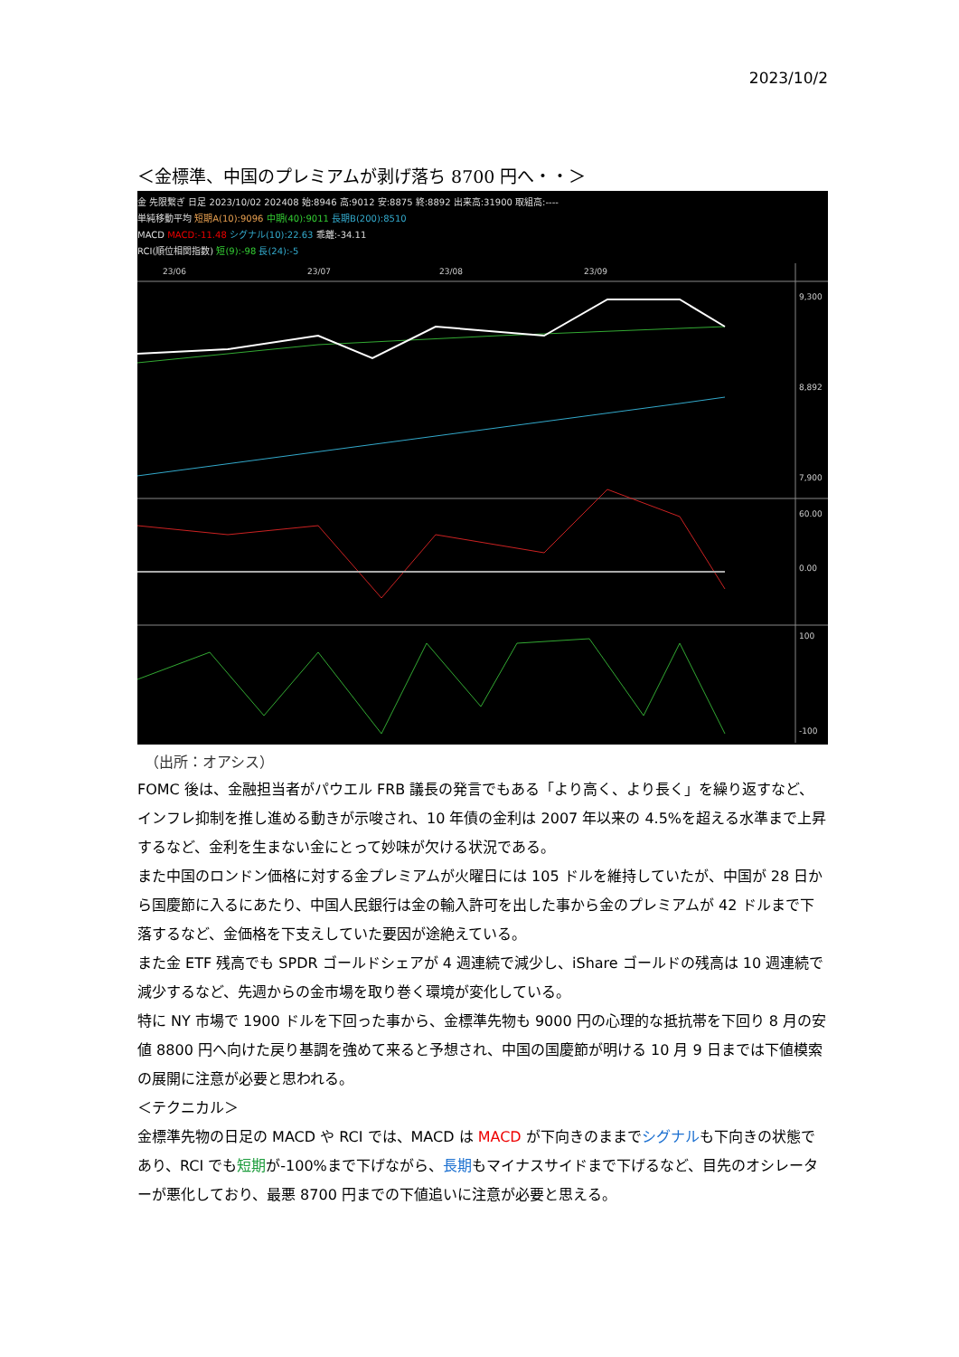2023/10/2
＜金標準、中国のプレミアムが剥げ落ち 8700 円へ・・＞
金 先限繋ぎ 日足 2023/10/02 202408 始:8946 高:9012 安:8875 終:8892 出来高:31900 取組高:----
単純移動平均 短期A(10):9096 中期(40):9011 長期B(200):8510
MACD MACD:-11.48 シグナル(10):22.63 乖離:-34.11
RCI(順位相関指数) 短(9):-98 長(24):-5
23/06
23/07
23/08
23/09
9,300
8,892
7,900
60.00
0.00
100
-100
（出所：オアシス）
FOMC 後は、金融担当者がパウエル FRB 議長の発言でもある「より高く、より長く」を繰り返すなど、インフレ抑制を推し進める動きが示唆され、10 年債の金利は 2007 年以来の 4.5%を超える水準まで上昇するなど、金利を生まない金にとって妙味が欠ける状況である。
また中国のロンドン価格に対する金プレミアムが火曜日には 105 ドルを維持していたが、中国が 28 日から国慶節に入るにあたり、中国人民銀行は金の輸入許可を出した事から金のプレミアムが 42 ドルまで下落するなど、金価格を下支えしていた要因が途絶えている。
また金 ETF 残高でも SPDR ゴールドシェアが 4 週連続で減少し、iShare ゴールドの残高は 10 週連続で減少するなど、先週からの金市場を取り巻く環境が変化している。
特に NY 市場で 1900 ドルを下回った事から、金標準先物も 9000 円の心理的な抵抗帯を下回り 8 月の安値 8800 円へ向けた戻り基調を強めて来ると予想され、中国の国慶節が明ける 10 月 9 日までは下値模索の展開に注意が必要と思われる。
＜テクニカル＞
金標準先物の日足の MACD や RCI では、MACD は MACD が下向きのままでシグナルも下向きの状態であり、RCI でも短期が-100%まで下げながら、長期もマイナスサイドまで下げるなど、目先のオシレーターが悪化しており、最悪 8700 円までの下値追いに注意が必要と思える。